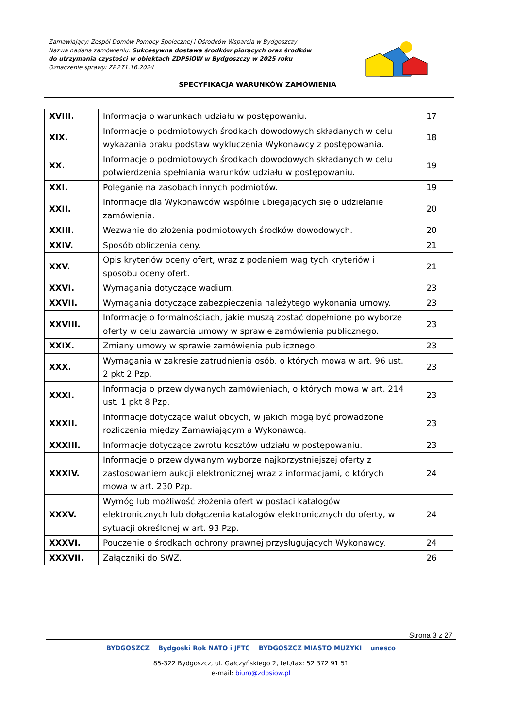Zamawiający: Zespól Domów Pomocy Społecznej i Ośrodków Wsparcia w Bydgoszczy
Nazwa nadana zamówieniu: Sukcesywna dostawa środków piorących oraz środków do utrzymania czystości w obiektach ZDPSiOW w Bydgoszczy w 2025 roku
Oznaczenie sprawy: ZP.271.16.2024
SPECYFIKACJA WARUNKÓW ZAMÓWIENIA
| XVIII. | Informacja o warunkach udziału w postępowaniu. | 17 |
| XIX. | Informacje o podmiotowych środkach dowodowych składanych w celu wykazania braku podstaw wykluczenia Wykonawcy z postępowania. | 18 |
| XX. | Informacje o podmiotowych środkach dowodowych składanych w celu potwierdzenia spełniania warunków udziału w postępowaniu. | 19 |
| XXI. | Poleganie na zasobach innych podmiotów. | 19 |
| XXII. | Informacje dla Wykonawców wspólnie ubiegających się o udzielanie zamówienia. | 20 |
| XXIII. | Wezwanie do złożenia podmiotowych środków dowodowych. | 20 |
| XXIV. | Sposób obliczenia ceny. | 21 |
| XXV. | Opis kryteriów oceny ofert, wraz z podaniem wag tych kryteriów i sposobu oceny ofert. | 21 |
| XXVI. | Wymagania dotyczące wadium. | 23 |
| XXVII. | Wymagania dotyczące zabezpieczenia należytego wykonania umowy. | 23 |
| XXVIII. | Informacje o formalnościach, jakie muszą zostać dopełnione po wyborze oferty w celu zawarcia umowy w sprawie zamówienia publicznego. | 23 |
| XXIX. | Zmiany umowy w sprawie zamówienia publicznego. | 23 |
| XXX. | Wymagania w zakresie zatrudnienia osób, o których mowa w art. 96 ust. 2 pkt 2 Pzp. | 23 |
| XXXI. | Informacja o przewidywanych zamówieniach, o których mowa w art. 214 ust. 1 pkt 8 Pzp. | 23 |
| XXXII. | Informacje dotyczące walut obcych, w jakich mogą być prowadzone rozliczenia między Zamawiającym a Wykonawcą. | 23 |
| XXXIII. | Informacje dotyczące zwrotu kosztów udziału w postępowaniu. | 23 |
| XXXIV. | Informacje o przewidywanym wyborze najkorzystniejszej oferty z zastosowaniem aukcji elektronicznej wraz z informacjami, o których mowa w art. 230 Pzp. | 24 |
| XXXV. | Wymóg lub możliwość złożenia ofert w postaci katalogów elektronicznych lub dołączenia katalogów elektronicznych do oferty, w sytuacji określonej w art. 93 Pzp. | 24 |
| XXXVI. | Pouczenie o środkach ochrony prawnej przysługujących Wykonawcy. | 24 |
| XXXVII. | Załączniki do SWZ. | 26 |
Strona 3 z 27
BYDGOSZCZ Bydgoski Rok NATO i JFTC BYDGOSZCZ MIASTO MUZYKI unesco
85-322 Bydgoszcz, ul. Gałczyńskiego 2, tel./fax: 52 372 91 51
e-mail: biuro@zdpsiow.pl